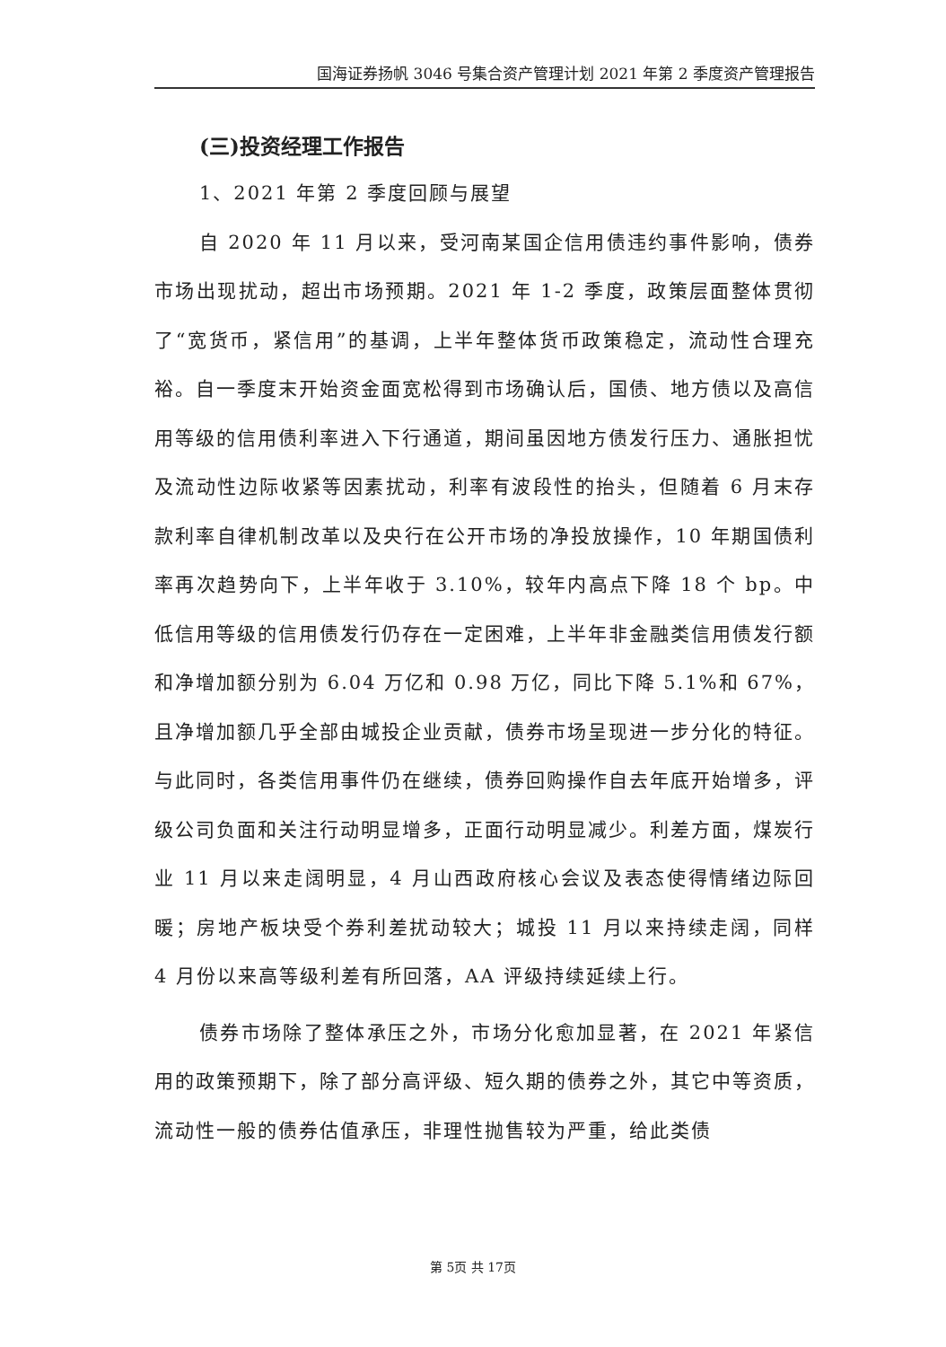国海证券扬帆 3046 号集合资产管理计划 2021 年第 2 季度资产管理报告
(三)投资经理工作报告
1、2021 年第 2 季度回顾与展望
自 2020 年 11 月以来，受河南某国企信用债违约事件影响，债券市场出现扰动，超出市场预期。2021 年 1-2 季度，政策层面整体贯彻了“宽货币，紧信用”的基调，上半年整体货币政策稳定，流动性合理充裕。自一季度末开始资金面宽松得到市场确认后，国债、地方债以及高信用等级的信用债利率进入下行通道，期间虽因地方债发行压力、通胀担忧及流动性边际收紧等因素扰动，利率有波段性的抬头，但随着 6 月末存款利率自律机制改革以及央行在公开市场的净投放操作，10 年期国债利率再次趋势向下，上半年收于 3.10%，较年内高点下降 18 个 bp。中低信用等级的信用债发行仍存在一定困难，上半年非金融类信用债发行额和净增加额分别为 6.04 万亿和 0.98 万亿，同比下降 5.1%和 67%，且净增加额几乎全部由城投企业贡献，债券市场呈现进一步分化的特征。与此同时，各类信用事件仍在继续，债券回购操作自去年底开始增多，评级公司负面和关注行动明显增多，正面行动明显减少。利差方面，煤炭行业 11 月以来走阔明显，4 月山西政府核心会议及表态使得情绪边际回暖；房地产板块受个券利差扰动较大；城投 11 月以来持续走阔，同样 4 月份以来高等级利差有所回落，AA 评级持续延续上行。
债券市场除了整体承压之外，市场分化愈加显著，在 2021 年紧信用的政策预期下，除了部分高评级、短久期的债券之外，其它中等资质，流动性一般的债券估值承压，非理性抛售较为严重，给此类债
第 5页 共 17页